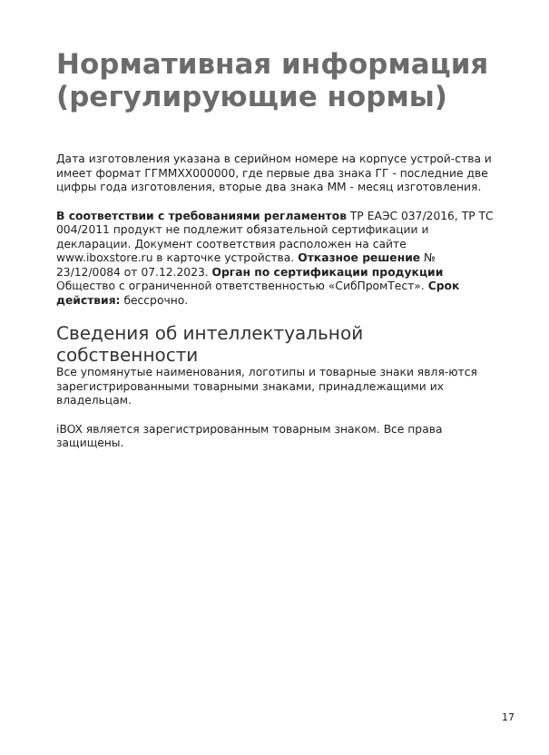Нормативная информация (регулирующие нормы)
Дата изготовления указана в серийном номере на корпусе устрой-ства и имеет формат ГГММХХ000000, где первые два знака ГГ - последние две цифры года изготовления, вторые два знака ММ - месяц изготовления.
В соответствии с требованиями регламентов ТР ЕАЭС 037/2016, ТР ТС 004/2011 продукт не подлежит обязательной сертификации и декларации. Документ соответствия расположен на сайте www.iboxstore.ru в карточке устройства. Отказное решение № 23/12/0084 от 07.12.2023. Орган по сертификации продукции Общество с ограниченной ответственностью «СибПромТест». Срок действия: бессрочно.
Сведения об интеллектуальной собственности
Все упомянутые наименования, логотипы и товарные знаки явля-ются зарегистрированными товарными знаками, принадлежащими их владельцам.
iBOX является зарегистрированным товарным знаком. Все права защищены.
17